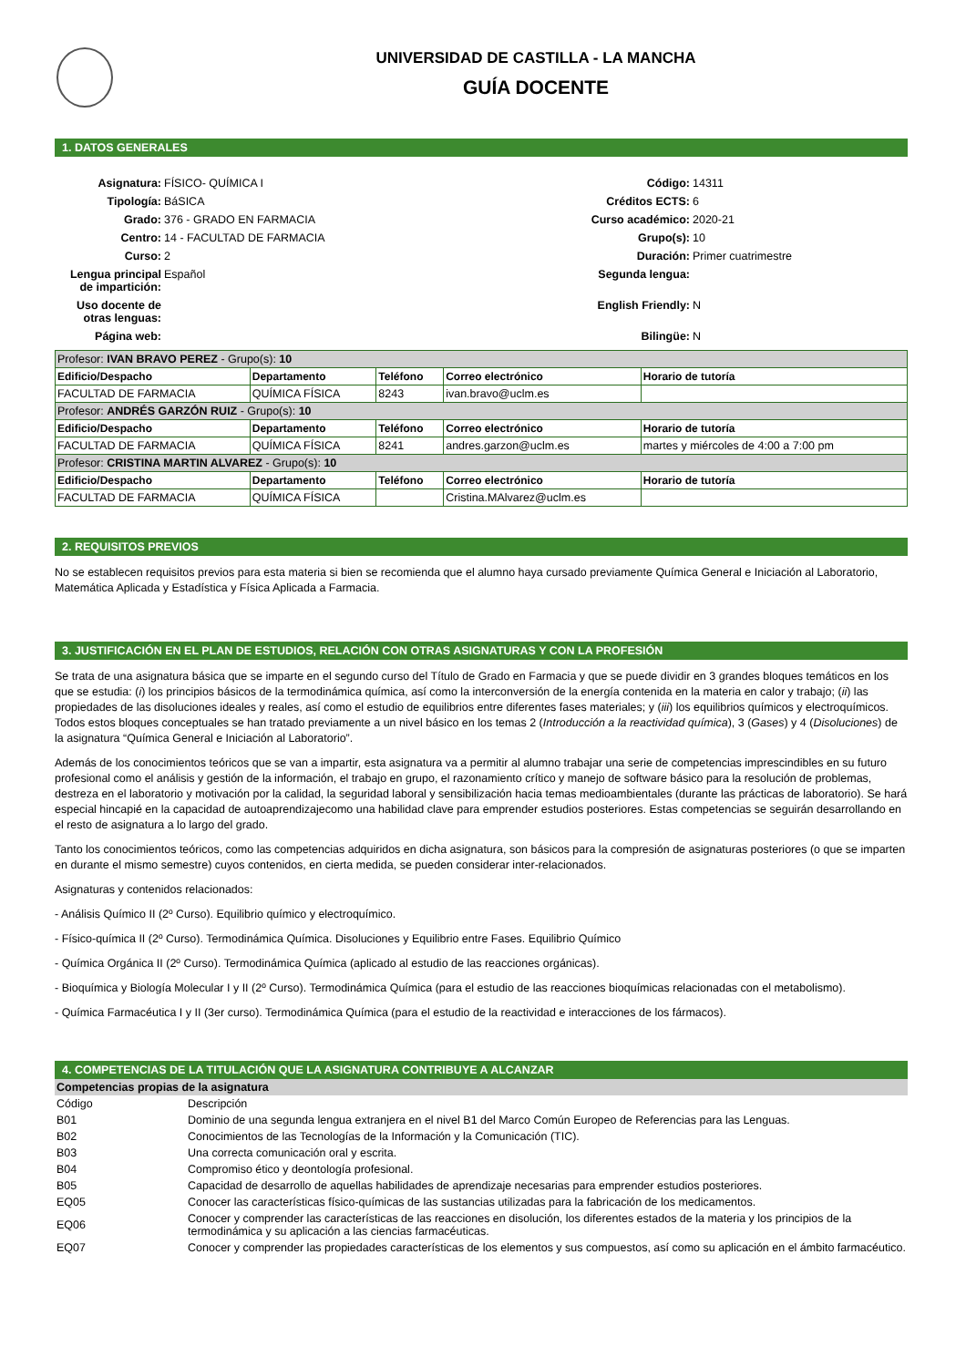UNIVERSIDAD DE CASTILLA - LA MANCHA
GUÍA DOCENTE
1. DATOS GENERALES
Asignatura:
FÍSICO- QUÍMICA I
Código:
14311
Tipología:
BáSICA
Créditos ECTS:
6
Grado:
376 - GRADO EN FARMACIA
Curso académico:
2020-21
Centro:
14 - FACULTAD DE FARMACIA
Grupo(s):
10
Curso:
2
Duración:
Primer cuatrimestre
Lengua principal de impartición:
Español
Segunda lengua:
Uso docente de otras lenguas:
English Friendly:
N
Página web:
Bilingüe:
N
| Profesor: IVAN BRAVO PEREZ - Grupo(s): 10 | | | | |
| Edificio/Despacho | Departamento | Teléfono | Correo electrónico | Horario de tutoría |
| FACULTAD DE FARMACIA | QUÍMICA FÍSICA | 8243 | ivan.bravo@uclm.es | |
| Profesor: ANDRÉS GARZÓN RUIZ - Grupo(s): 10 | | | | |
| Edificio/Despacho | Departamento | Teléfono | Correo electrónico | Horario de tutoría |
| FACULTAD DE FARMACIA | QUÍMICA FÍSICA | 8241 | andres.garzon@uclm.es | martes y miércoles de 4:00 a 7:00 pm |
| Profesor: CRISTINA MARTIN ALVAREZ - Grupo(s): 10 | | | | |
| Edificio/Despacho | Departamento | Teléfono | Correo electrónico | Horario de tutoría |
| FACULTAD DE FARMACIA | QUÍMICA FÍSICA | | Cristina.MAlvarez@uclm.es | |
2. REQUISITOS PREVIOS
No se establecen requisitos previos para esta materia si bien se recomienda que el alumno haya cursado previamente Química General e Iniciación al Laboratorio, Matemática Aplicada y Estadística y Física Aplicada a Farmacia.
3. JUSTIFICACIÓN EN EL PLAN DE ESTUDIOS, RELACIÓN CON OTRAS ASIGNATURAS Y CON LA PROFESIÓN
Se trata de una asignatura básica que se imparte en el segundo curso del Título de Grado en Farmacia y que se puede dividir en 3 grandes bloques temáticos en los que se estudia: (i) los principios básicos de la termodinámica química, así como la interconversión de la energía contenida en la materia en calor y trabajo; (ii) las propiedades de las disoluciones ideales y reales, así como el estudio de equilibrios entre diferentes fases materiales; y (iii) los equilibrios químicos y electroquímicos. Todos estos bloques conceptuales se han tratado previamente a un nivel básico en los temas 2 (Introducción a la reactividad química), 3 (Gases) y 4 (Disoluciones) de la asignatura “Química General e Iniciación al Laboratorio”.
Además de los conocimientos teóricos que se van a impartir, esta asignatura va a permitir al alumno trabajar una serie de competencias imprescindibles en su futuro profesional como el análisis y gestión de la información, el trabajo en grupo, el razonamiento crítico y manejo de software básico para la resolución de problemas, destreza en el laboratorio y motivación por la calidad, la seguridad laboral y sensibilización hacia temas medioambientales (durante las prácticas de laboratorio). Se hará especial hincapié en la capacidad de autoaprendizajecomo una habilidad clave para emprender estudios posteriores. Estas competencias se seguirán desarrollando en el resto de asignatura a lo largo del grado.
Tanto los conocimientos teóricos, como las competencias adquiridos en dicha asignatura, son básicos para la compresión de asignaturas posteriores (o que se imparten en durante el mismo semestre) cuyos contenidos, en cierta medida, se pueden considerar inter-relacionados.
Asignaturas y contenidos relacionados:
- Análisis Químico II (2º Curso). Equilibrio químico y electroquímico.
- Físico-química II (2º Curso). Termodinámica Química. Disoluciones y Equilibrio entre Fases. Equilibrio Químico
- Química Orgánica II (2º Curso). Termodinámica Química (aplicado al estudio de las reacciones orgánicas).
- Bioquímica y Biología Molecular I y II (2º Curso). Termodinámica Química (para el estudio de las reacciones bioquímicas relacionadas con el metabolismo).
- Química Farmacéutica I y II (3er curso). Termodinámica Química (para el estudio de la reactividad e interacciones de los fármacos).
4. COMPETENCIAS DE LA TITULACIÓN QUE LA ASIGNATURA CONTRIBUYE A ALCANZAR
Competencias propias de la asignatura
| Código | Descripción |
| B01 | Dominio de una segunda lengua extranjera en el nivel B1 del Marco Común Europeo de Referencias para las Lenguas. |
| B02 | Conocimientos de las Tecnologías de la Información y la Comunicación (TIC). |
| B03 | Una correcta comunicación oral y escrita. |
| B04 | Compromiso ético y deontología profesional. |
| B05 | Capacidad de desarrollo de aquellas habilidades de aprendizaje necesarias para emprender estudios posteriores. |
| EQ05 | Conocer las características físico-químicas de las sustancias utilizadas para la fabricación de los medicamentos. |
| EQ06 | Conocer y comprender las características de las reacciones en disolución, los diferentes estados de la materia y los principios de la termodinámica y su aplicación a las ciencias farmacéuticas. |
| EQ07 | Conocer y comprender las propiedades características de los elementos y sus compuestos, así como su aplicación en el ámbito farmacéutico. |